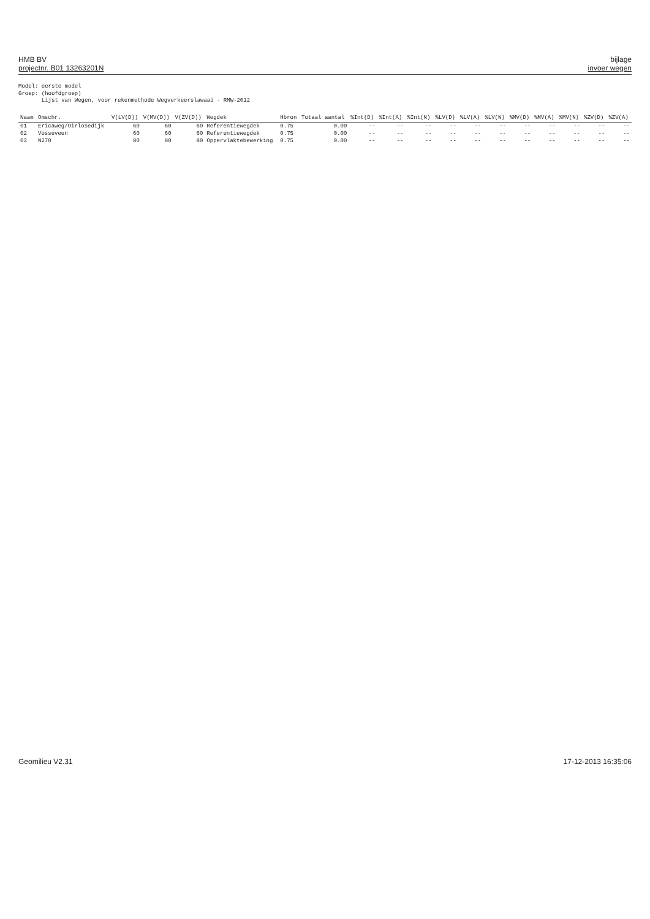HMB BV
projectnr. B01 13263201N
bijlage
invoer wegen
Model: eerste model
Groep: (hoofdgroep)
Lijst van Wegen, voor rekenmethode Wegverkeerslawaai - RMW-2012
| Naam | Omschr. | V(LV(D)) | V(MV(D)) | V(ZV(D)) | Wegdek | Hbron | Totaal aantal | %Int(D) | %Int(A) | %Int(N) | %LV(D) | %LV(A) | %LV(N) | %MV(D) | %MV(A) | %MV(N) | %ZV(D) | %ZV(A) |
| --- | --- | --- | --- | --- | --- | --- | --- | --- | --- | --- | --- | --- | --- | --- | --- | --- | --- | --- |
| 01 | Ericaweg/Oirlosedijk | 60 | 60 | 60 | Referentiewegdek | 0.75 | 0.00 | -- | -- | -- | -- | -- | -- | -- | -- | -- | -- | -- |
| 02 | Vosseveen | 60 | 60 | 60 | Referentiewegdek | 0.75 | 0.00 | -- | -- | -- | -- | -- | -- | -- | -- | -- | -- | -- |
| 03 | N270 | 80 | 80 | 80 | Oppervlaktebewerking | 0.75 | 0.00 | -- | -- | -- | -- | -- | -- | -- | -- | -- | -- | -- |
Geomilieu V2.31 17-12-2013 16:35:06